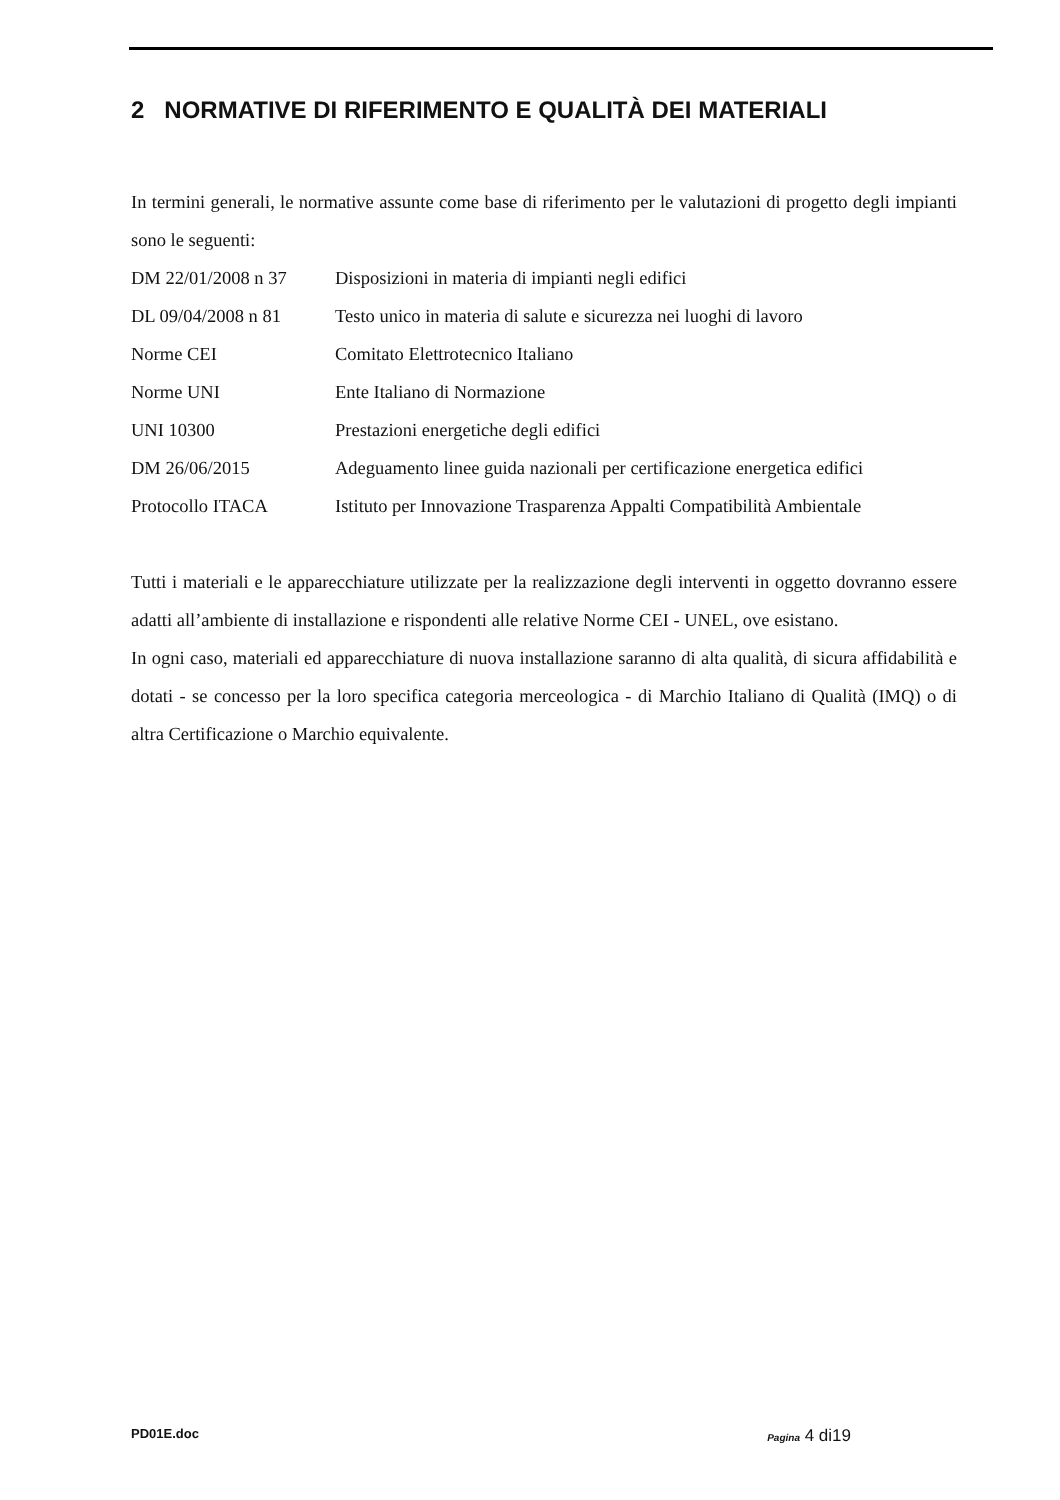2 NORMATIVE DI RIFERIMENTO E QUALITÀ DEI MATERIALI
In termini generali, le normative assunte come base di riferimento per le valutazioni di progetto degli impianti sono le seguenti:
| DM 22/01/2008 n 37 | Disposizioni in materia di impianti negli edifici |
| DL 09/04/2008 n 81 | Testo unico in materia di salute e sicurezza nei luoghi di lavoro |
| Norme CEI | Comitato Elettrotecnico Italiano |
| Norme UNI | Ente Italiano di Normazione |
| UNI 10300 | Prestazioni energetiche degli edifici |
| DM 26/06/2015 | Adeguamento linee guida nazionali per certificazione energetica edifici |
| Protocollo ITACA | Istituto per Innovazione Trasparenza Appalti Compatibilità Ambientale |
Tutti i materiali e le apparecchiature utilizzate per la realizzazione degli interventi in oggetto dovranno essere adatti all’ambiente di installazione e rispondenti alle relative Norme CEI - UNEL, ove esistano.
In ogni caso, materiali ed apparecchiature di nuova installazione saranno di alta qualità, di sicura affidabilità e dotati - se concesso per la loro specifica categoria merceologica - di Marchio Italiano di Qualità (IMQ) o di altra Certificazione o Marchio equivalente.
PD01E.doc Pagina 4 di19